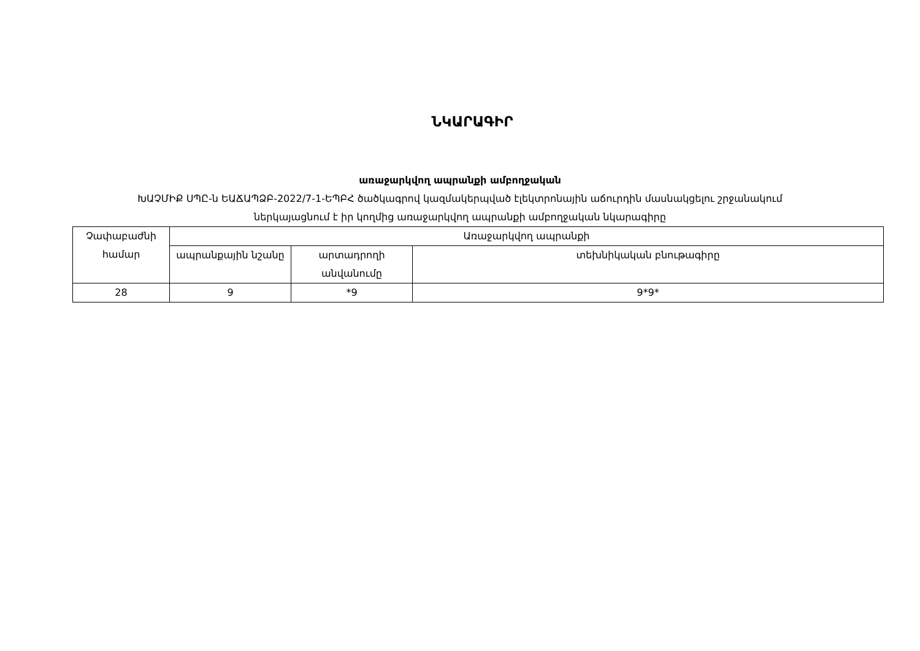ՆԿԱՐԱԳԻՐ
առաջարկվող ապրանքի ամբողջական
ԽԱՉՄԻՔ ՍՊԸ-ն ԵԱՃԱՊՁԲ-2022/7-1-ԵՊԲՀ ծածկագրով կազմակերպված էլեկտրոնային աճուրդին մասնակցելու շրջանակում
ներկայացնում է իր կողմից առաջարկվող ապրանքի ամբողջական նկարագիրը
| Չափաբաժնի համար | Առաջարկվող ապրանքի | | |
| --- | --- | --- | --- |
| | ապրանքային նշանը | արտադրողի անվանումը | տեխնիկական բնութագիրը |
| 28 | 9 | *9 | 9*9* |